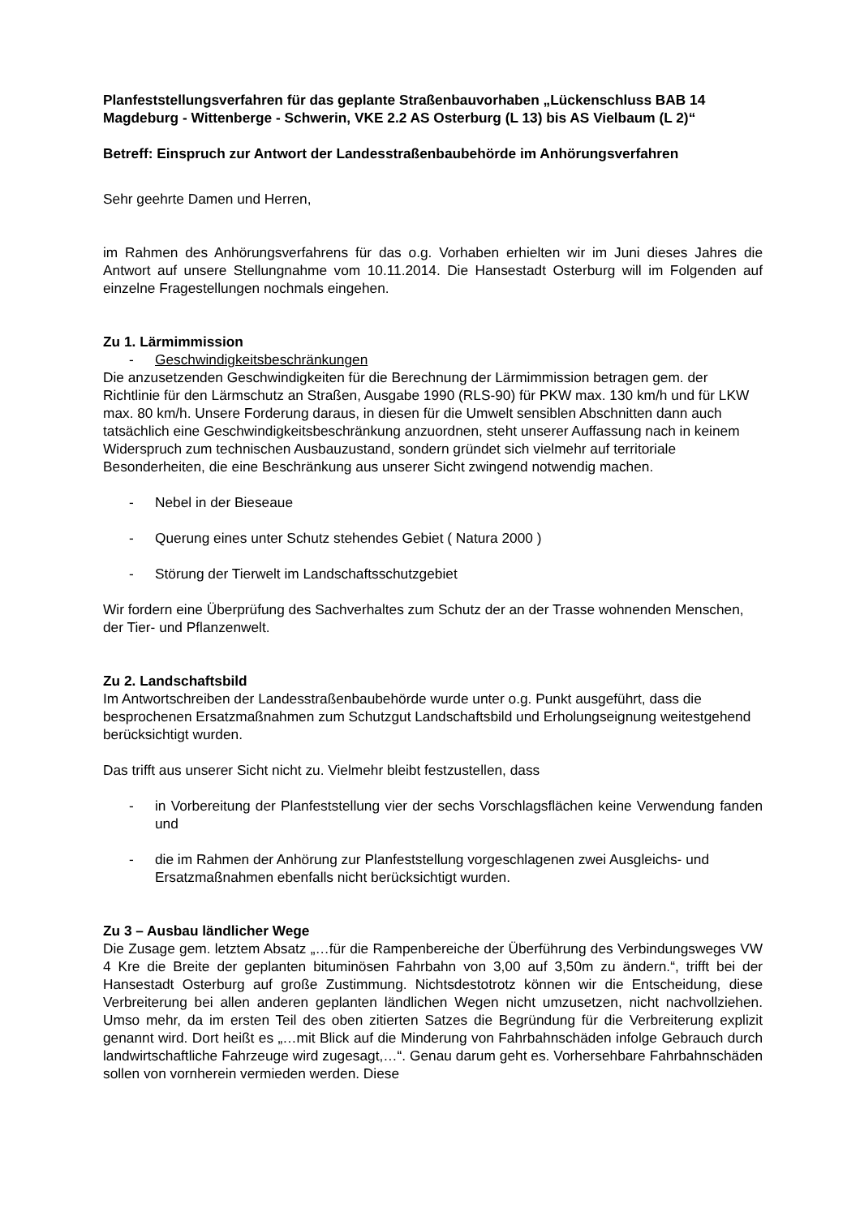Planfeststellungsverfahren für das geplante Straßenbauvorhaben „Lückenschluss BAB 14 Magdeburg - Wittenberge - Schwerin, VKE 2.2 AS Osterburg (L 13) bis AS Vielbaum (L 2)“
Betreff: Einspruch zur Antwort der Landesstraßenbaubehörde im Anhörungsverfahren
Sehr geehrte Damen und Herren,
im Rahmen des Anhörungsverfahrens für das o.g. Vorhaben erhielten wir im Juni dieses Jahres die Antwort auf unsere Stellungnahme vom 10.11.2014. Die Hansestadt Osterburg will im Folgenden auf einzelne Fragestellungen nochmals eingehen.
Zu 1. Lärmimmission
- Geschwindigkeitsbeschränkungen
Die anzusetzenden Geschwindigkeiten für die Berechnung der Lärmimmission betragen gem. der Richtlinie für den Lärmschutz an Straßen, Ausgabe 1990 (RLS-90) für PKW max. 130 km/h und für LKW max. 80 km/h. Unsere Forderung daraus, in diesen für die Umwelt sensiblen Abschnitten dann auch tatsächlich eine Geschwindigkeitsbeschränkung anzuordnen, steht unserer Auffassung nach in keinem Widerspruch zum technischen Ausbauzustand, sondern gründet sich vielmehr auf territoriale Besonderheiten, die eine Beschränkung aus unserer Sicht zwingend notwendig machen.
- Nebel in der Bieseaue
- Querung eines unter Schutz stehendes Gebiet ( Natura 2000 )
- Störung der Tierwelt im Landschaftsschutzgebiet
Wir fordern eine Überprüfung des Sachverhaltes zum Schutz der an der Trasse wohnenden Menschen, der Tier- und Pflanzenwelt.
Zu 2. Landschaftsbild
Im Antwortschreiben der Landesstraßenbaubehörde wurde unter o.g. Punkt ausgeführt, dass die besprochenen Ersatzmaßnahmen zum Schutzgut Landschaftsbild und Erholungseignung weitestgehend berücksichtigt wurden.
Das trifft aus unserer Sicht nicht zu. Vielmehr bleibt festzustellen, dass
- in Vorbereitung der Planfeststellung vier der sechs Vorschlagsflächen keine Verwendung fanden und
- die im Rahmen der Anhörung zur Planfeststellung vorgeschlagenen zwei Ausgleichs- und Ersatzmaßnahmen ebenfalls nicht berücksichtigt wurden.
Zu 3 – Ausbau ländlicher Wege
Die Zusage gem. letztem Absatz „…für die Rampenbereiche der Überführung des Verbindungsweges VW 4 Kre die Breite der geplanten bituminösen Fahrbahn von 3,00 auf 3,50m zu ändern.“, trifft bei der Hansestadt Osterburg auf große Zustimmung. Nichtsdestotrotz können wir die Entscheidung, diese Verbreiterung bei allen anderen geplanten ländlichen Wegen nicht umzusetzen, nicht nachvollziehen. Umso mehr, da im ersten Teil des oben zitierten Satzes die Begründung für die Verbreiterung explizit genannt wird. Dort heißt es „…mit Blick auf die Minderung von Fahrbahnschäden infolge Gebrauch durch landwirtschaftliche Fahrzeuge wird zugesagt,…“. Genau darum geht es. Vorhersehbare Fahrbahnschäden sollen von vornherein vermieden werden. Diese